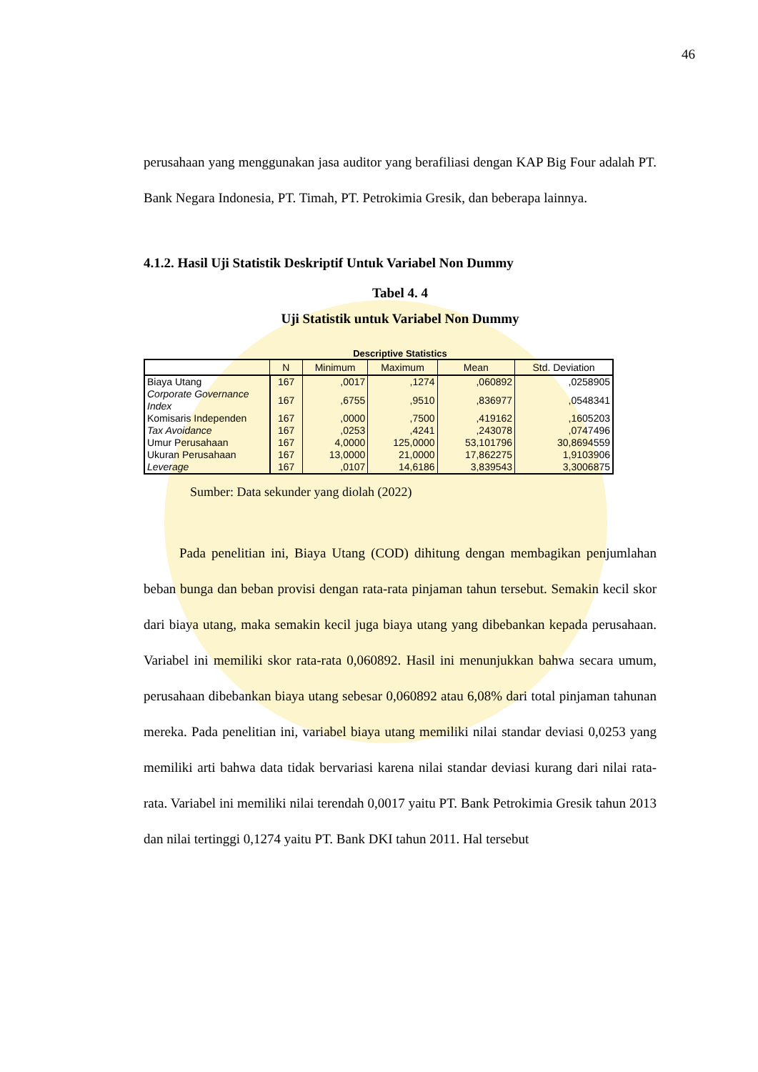46
perusahaan yang menggunakan jasa auditor yang berafiliasi dengan KAP Big Four adalah PT. Bank Negara Indonesia, PT. Timah, PT. Petrokimia Gresik, dan beberapa lainnya.
4.1.2. Hasil Uji Statistik Deskriptif Untuk Variabel Non Dummy
Tabel 4. 4
Uji Statistik untuk Variabel Non Dummy
Descriptive Statistics
| | N | Minimum | Maximum | Mean | Std. Deviation |
| --- | --- | --- | --- | --- | --- |
| Biaya Utang | 167 | ,0017 | ,1274 | ,060892 | ,0258905 |
| Corporate Governance Index | 167 | ,6755 | ,9510 | ,836977 | ,0548341 |
| Komisaris Independen | 167 | ,0000 | ,7500 | ,419162 | ,1605203 |
| Tax Avoidance | 167 | ,0253 | ,4241 | ,243078 | ,0747496 |
| Umur Perusahaan | 167 | 4,0000 | 125,0000 | 53,101796 | 30,8694559 |
| Ukuran Perusahaan | 167 | 13,0000 | 21,0000 | 17,862275 | 1,9103906 |
| Leverage | 167 | ,0107 | 14,6186 | 3,839543 | 3,3006875 |
Sumber: Data sekunder yang diolah (2022)
Pada penelitian ini, Biaya Utang (COD) dihitung dengan membagikan penjumlahan beban bunga dan beban provisi dengan rata-rata pinjaman tahun tersebut. Semakin kecil skor dari biaya utang, maka semakin kecil juga biaya utang yang dibebankan kepada perusahaan. Variabel ini memiliki skor rata-rata 0,060892. Hasil ini menunjukkan bahwa secara umum, perusahaan dibebankan biaya utang sebesar 0,060892 atau 6,08% dari total pinjaman tahunan mereka. Pada penelitian ini, variabel biaya utang memiliki nilai standar deviasi 0,0253 yang memiliki arti bahwa data tidak bervariasi karena nilai standar deviasi kurang dari nilai rata-rata. Variabel ini memiliki nilai terendah 0,0017 yaitu PT. Bank Petrokimia Gresik tahun 2013 dan nilai tertinggi 0,1274 yaitu PT. Bank DKI tahun 2011. Hal tersebut